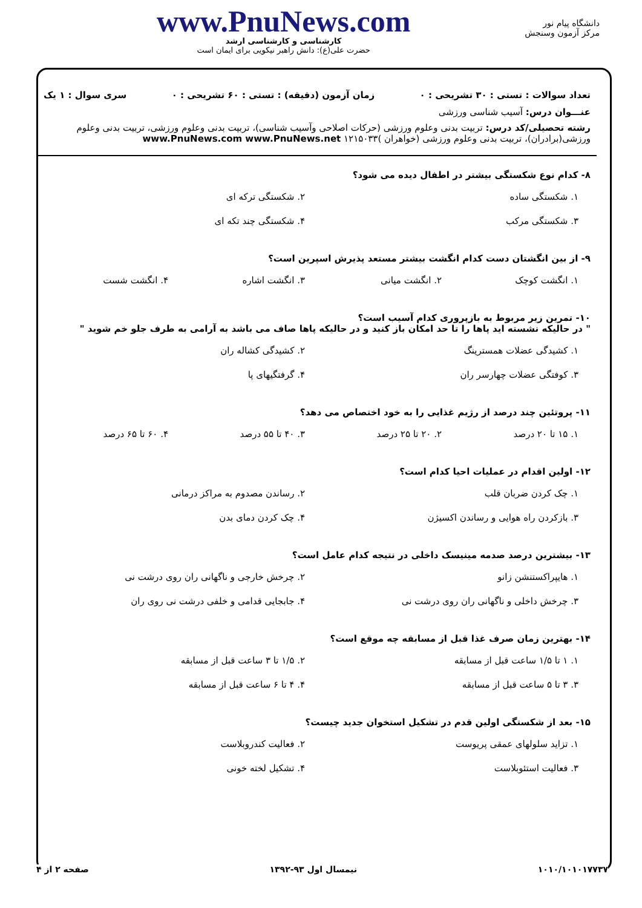دانشگاه پیام نور
مرکز آزمون وسنجش
www.PnuNews.com
کارشناسی و کارشناسی ارشد
حضرت علی(ع): دانش راهبر نیکویی برای ایمان است
تعداد سوالات : تستی : ۳۰ تشریحی : ۰ زمان آزمون (دقیقه) : تستی : ۶۰ تشریحی : ۰ سری سوال : ۱ یک
عنـــوان درس: آسیب شناسی ورزشی
رشته تحصیلی/کد درس: تربیت بدنی وعلوم ورزشی (حرکات اصلاحی وآسیب شناسی)، تربیت بدنی وعلوم ورزشی، تربیت بدنی وعلوم ورزشی(برادران)، تربیت بدنی وعلوم ورزشی (خواهران )۱۲۱۵۰۳۳ www.PnuNews.com www.PnuNews.net
۸- کدام نوع شکستگی بیشتر در اطفال دیده می شود؟
۱. شکستگی ساده
۲. شکستگی ترکه ای
۳. شکستگی مرکب
۴. شکستگی چند تکه ای
۹- از بین انگشتان دست کدام انگشت بیشتر مستعد پذیرش اسپرین است؟
۱. انگشت کوچک
۲. انگشت میانی
۳. انگشت اشاره
۴. انگشت شست
۱۰- تمرین زیر مربوط به بازپروری کدام آسیب است؟
" در حالیکه نشسته اید پاها را تا حد امکان باز کنید و در حالیکه پاها صاف می باشد به آرامی به طرف جلو خم شوید "
۱. کشیدگی عضلات همسترینگ
۲. کشیدگی کشاله ران
۳. کوفتگی عضلات چهارسر ران
۴. گرفتگیهای پا
۱۱- پروتئین چند درصد از رژیم غذایی را به خود اختصاص می دهد؟
۱. ۱۵ تا ۲۰ درصد
۲. ۲۰ تا ۲۵ درصد
۳. ۴۰ تا ۵۵ درصد
۴. ۶۰ تا ۶۵ درصد
۱۲- اولین اقدام در عملیات احیا کدام است؟
۱. چک کردن ضربان قلب
۲. رساندن مصدوم به مراکز درمانی
۳. بازکردن راه هوایی و رساندن اکسیژن
۴. چک کردن دمای بدن
۱۳- بیشترین درصد صدمه مینیسک داخلی در نتیجه کدام عامل است؟
۱. هایپراکستنشن زانو
۲. چرخش خارجی و ناگهانی ران روی درشت نی
۳. چرخش داخلی و ناگهانی ران روی درشت نی
۴. جابجایی قدامی و خلفی درشت نی روی ران
۱۴- بهترین زمان صرف غذا قبل از مسابقه چه موقع است؟
۱. ۱ تا ۱/۵ ساعت قبل از مسابقه
۲. ۱/۵ تا ۳ ساعت قبل از مسابقه
۳. ۳ تا ۵ ساعت قبل از مسابقه
۴. ۴ تا ۶ ساعت قبل از مسابقه
۱۵- بعد از شکستگی اولین قدم در تشکیل استخوان جدید چیست؟
۱. تزاید سلولهای عمقی پریوست
۲. فعالیت کندروبلاست
۳. فعالیت استئوبلاست
۴. تشکیل لخته خونی
۱۰۱۰/۱۰۱۰۱۷۷۳۷ نیمسال اول ۹۳-۱۳۹۲ صفحه ۲ از ۴